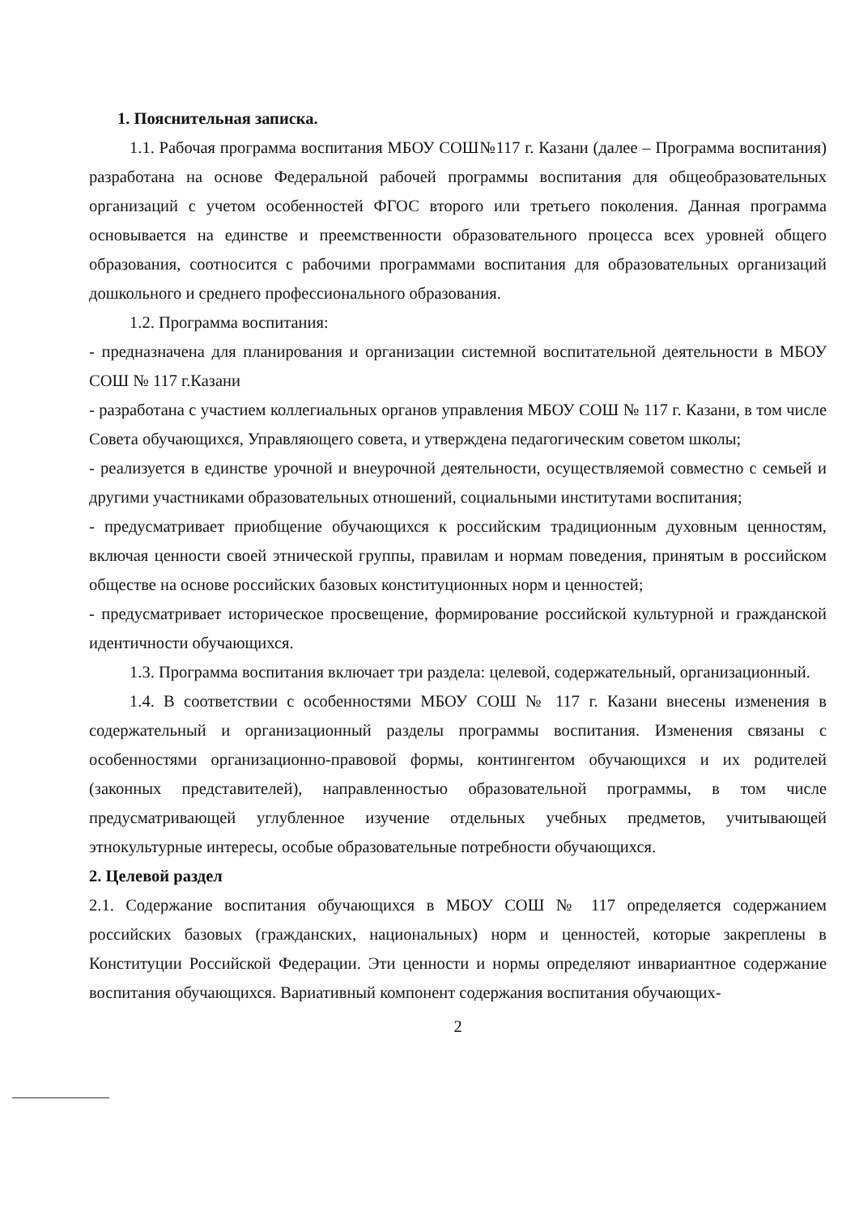1. Пояснительная записка.
1.1. Рабочая программа воспитания МБОУ СОШ№117 г. Казани (далее – Программа воспитания) разработана на основе Федеральной рабочей программы воспитания для общеобразовательных организаций с учетом особенностей ФГОС второго или третьего поколения. Данная программа основывается на единстве и преемственности образовательного процесса всех уровней общего образования, соотносится с рабочими программами воспитания для образовательных организаций дошкольного и среднего профессионального образования.
1.2. Программа воспитания:
- предназначена для планирования и организации системной воспитательной деятельности в МБОУ СОШ № 117 г.Казани
- разработана с участием коллегиальных органов управления МБОУ СОШ № 117 г. Казани, в том числе Совета обучающихся, Управляющего совета, и утверждена педагогическим советом школы;
- реализуется в единстве урочной и внеурочной деятельности, осуществляемой совместно с семьей и другими участниками образовательных отношений, социальными институтами воспитания;
- предусматривает приобщение обучающихся к российским традиционным духовным ценностям, включая ценности своей этнической группы, правилам и нормам поведения, принятым в российском обществе на основе российских базовых конституционных норм и ценностей;
- предусматривает историческое просвещение, формирование российской культурной и гражданской идентичности обучающихся.
1.3. Программа воспитания включает три раздела: целевой, содержательный, организационный.
1.4. В соответствии с особенностями МБОУ СОШ № 117 г. Казани внесены изменения в содержательный и организационный разделы программы воспитания. Изменения связаны с особенностями организационно-правовой формы, контингентом обучающихся и их родителей (законных представителей), направленностью образовательной программы, в том числе предусматривающей углубленное изучение отдельных учебных предметов, учитывающей этнокультурные интересы, особые образовательные потребности обучающихся.
2. Целевой раздел
2.1. Содержание воспитания обучающихся в МБОУ СОШ № 117 определяется содержанием российских базовых (гражданских, национальных) норм и ценностей, которые закреплены в Конституции Российской Федерации. Эти ценности и нормы определяют инвариантное содержание воспитания обучающихся. Вариативный компонент содержания воспитания обучающих-
2